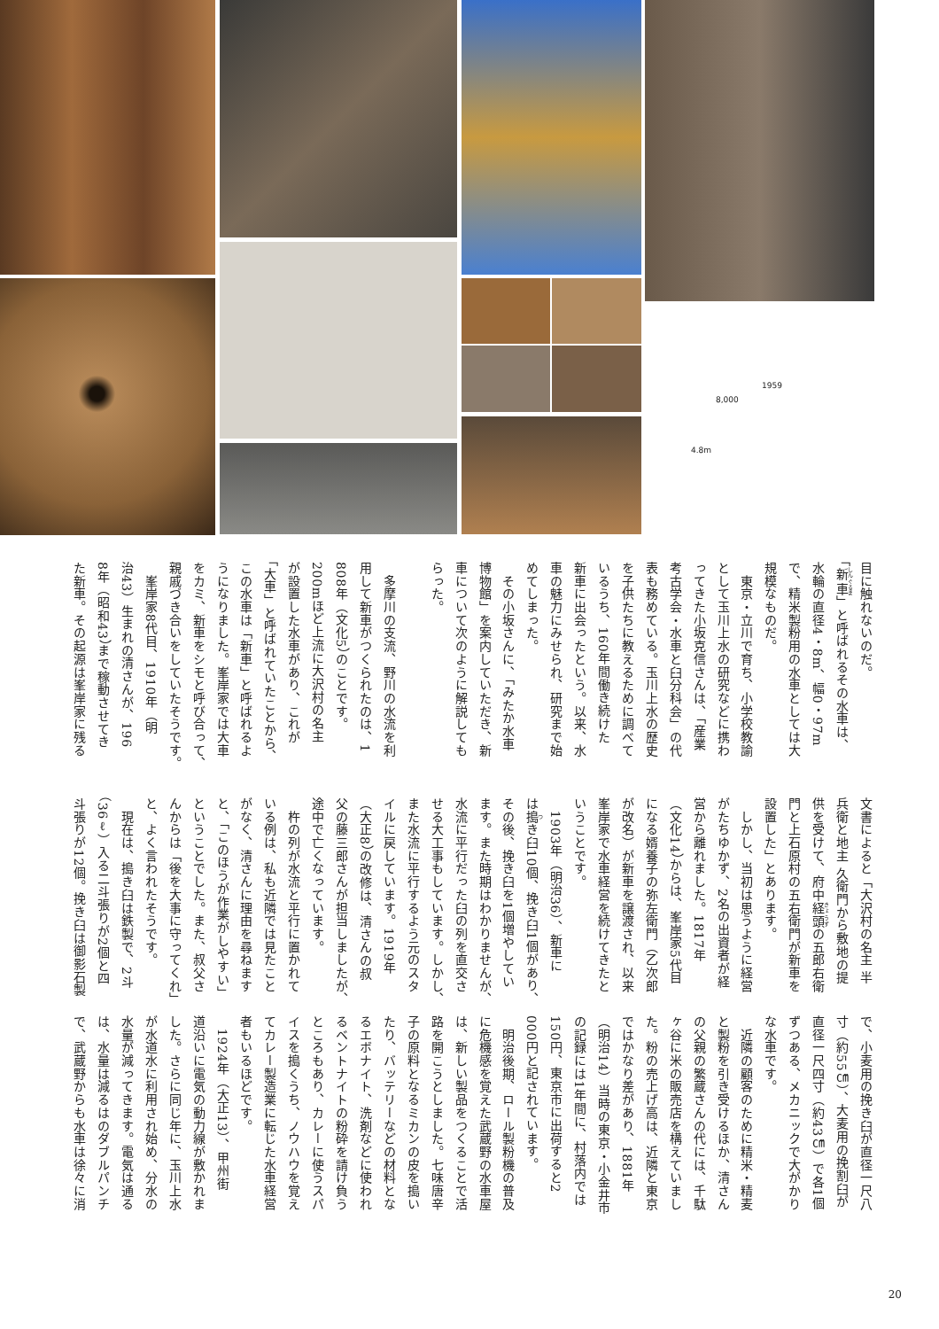1959
8,000
4.8m
目に触れないのだ。
「新車」と呼ばれるその水車は、
水輪の直径4・8m、幅0・97m
で、精米製粉用の水車としては大
規模なものだ。
　東京・立川で育ち、小学校教諭
として玉川上水の研究などに携わ
ってきた小坂克信さんは、「産業
考古学会・水車と臼分科会」の代
表も務めている。玉川上水の歴史
を子供たちに教えるために調べて
いるうち、160年間働き続けた
新車に出会ったという。以来、水
車の魅力にみせられ、研究まで始
めてしまった。
　その小坂さんに、「みたか水車
博物館」を案内していただき、新
車について次のように解説しても
らった。
　多摩川の支流、野川の水流を利
用して新車がつくられたのは、1
808年（文化5）のことです。
200mほど上流に大沢村の名主
が設置した水車があり、これが
「大車」と呼ばれていたことから、
この水車は「新車」と呼ばれるよ
うになりました。峯岸家では大車
をカミ、新車をシモと呼び合って、
親戚づき合いをしていたそうです。
　峯岸家8代目、1910年（明
治43）生まれの清さんが、196
8年（昭和43）まで稼動させてき
た新車。その起源は峯岸家に残る
文書によると「大沢村の名主 半
兵衛と地主 久衛門から敷地の提
供を受けて、府中経頭の五郎右衛
門と上石原村の五右衛門が新車を
設置した」とあります。
　しかし、当初は思うように経営
がたちゆかず、2名の出資者が経
営から離れました。1817年
（文化14）からは、峯岸家5代目
になる婿養子の弥左衛門（乙次郎
が改名）が新車を譲渡され、以来
峯岸家で水車経営を続けてきたと
いうことです。
　1903年（明治36）、新車に
は搗き臼10個、挽き臼1個があり、
その後、挽き臼を1個増やしてい
ます。また時期はわかりませんが、
水流に平行だった臼の列を直交さ
せる大工事もしています。しかし、
また水流に平行するよう元のスタ
イルに戻しています。1919年
（大正8）の改修は、清さんの叔
父の藤三郎さんが担当しましたが、
途中で亡くなっています。
　杵の列が水流と平行に置かれて
いる例は、私も近隣では見たこと
がなく、清さんに理由を尋ねます
と、「このほうが作業がしやすい」
ということでした。また、叔父さ
んからは「後を大事に守ってくれ」
と、よく言われたそうです。
　現在は、搗き臼は鉄製で、2斗
（36ℓ）入る二斗張りが2個と四
斗張りが12個。挽き臼は御影石製
で、小麦用の挽き臼が直径一尺八
寸（約55㎝）、大麦用の挽割臼が
直径一尺四寸（約43㎝）で各1個
ずつある、メカニックで大がかり
な水車です。
　近隣の顧客のために精米・精麦
と製粉を引き受けるほか、清さん
の父親の繁蔵さんの代には、千駄
ヶ谷に米の販売店を構えていまし
た。粉の売上げ高は、近隣と東京
ではかなり差があり、1881年
（明治14）当時の東京・小金井市
の記録には1年間に、村落内では
150円、東京市に出荷すると2
000円と記されています。
　明治後期、ロール製粉機の普及
に危機感を覚えた武蔵野の水車屋
は、新しい製品をつくることで活
路を開こうとしました。七味唐辛
子の原料となるミカンの皮を搗い
たり、バッテリーなどの材料とな
るエボナイト、洗剤などに使われ
るベントナイトの粉砕を請け負う
ところもあり、カレーに使うスパ
イスを搗くうち、ノウハウを覚え
てカレー製造業に転じた水車経営
者もいるほどです。
　1924年（大正13）、甲州街
道沿いに電気の動力線が敷かれま
した。さらに同じ年に、玉川上水
が水道水に利用され始め、分水の
水量が減ってきます。電気は通る
は、水量は減るはのダブルパンチ
で、武蔵野からも水車は徐々に消
20